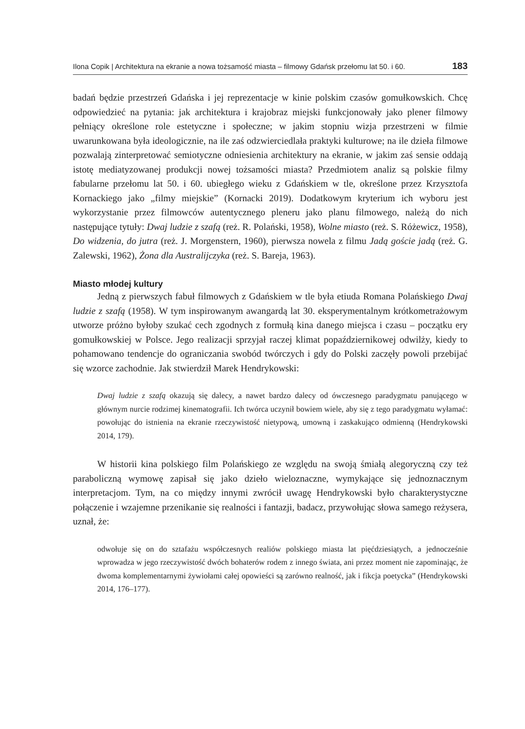Ilona Copik | Architektura na ekranie a nowa tożsamość miasta – filmowy Gdańsk przełomu lat 50. i 60. 183
badań będzie przestrzeń Gdańska i jej reprezentacje w kinie polskim czasów gomułkowskich. Chcę odpowiedzieć na pytania: jak architektura i krajobraz miejski funkcjonowały jako plener filmowy pełniący określone role estetyczne i społeczne; w jakim stopniu wizja przestrzeni w filmie uwarunkowana była ideologicznie, na ile zaś odzwierciedlała praktyki kulturowe; na ile dzieła filmowe pozwalają zinterpretować semiotyczne odniesienia architektury na ekranie, w jakim zaś sensie oddają istotę mediatyzowanej produkcji nowej tożsamości miasta? Przedmiotem analiz są polskie filmy fabularne przełomu lat 50. i 60. ubiegłego wieku z Gdańskiem w tle, określone przez Krzysztofa Kornackiego jako „filmy miejskie” (Kornacki 2019). Dodatkowym kryterium ich wyboru jest wykorzystanie przez filmowców autentycznego pleneru jako planu filmowego, należą do nich następujące tytuły: Dwaj ludzie z szafą (reż. R. Polański, 1958), Wolne miasto (reż. S. Różewicz, 1958), Do widzenia, do jutra (reż. J. Morgenstern, 1960), pierwsza nowela z filmu Jadą goście jadą (reż. G. Zalewski, 1962), Żona dla Australijczyka (reż. S. Bareja, 1963).
Miasto młodej kultury
Jedną z pierwszych fabuł filmowych z Gdańskiem w tle była etiuda Romana Polańskiego Dwaj ludzie z szafą (1958). W tym inspirowanym awangardą lat 30. eksperymentalnym krótkometrażowym utworze próżno byłoby szukać cech zgodnych z formułą kina danego miejsca i czasu – początku ery gomułkowskiej w Polsce. Jego realizacji sprzyjał raczej klimat popaździernikowej odwilży, kiedy to pohamowano tendencje do ograniczania swobód twórczych i gdy do Polski zaczęły powoli przebijać się wzorce zachodnie. Jak stwierdził Marek Hendrykowski:
Dwaj ludzie z szafą okazują się dalecy, a nawet bardzo dalecy od ówczesnego paradygmatu panującego w głównym nurcie rodzimej kinematografii. Ich twórca uczynił bowiem wiele, aby się z tego paradygmatu wyłamać: powołując do istnienia na ekranie rzeczywistość nietypową, umowną i zaskakująco odmienną (Hendrykowski 2014, 179).
W historii kina polskiego film Polańskiego ze względu na swoją śmiałą alegoryczną czy też paraboliczną wymowę zapisał się jako dzieło wieloznaczne, wymykające się jednoznacznym interpretacjom. Tym, na co między innymi zwrócił uwagę Hendrykowski było charakterystyczne połączenie i wzajemne przenikanie się realności i fantazji, badacz, przywołując słowa samego reżysera, uznał, że:
odwołuje się on do sztafażu współczesnych realiów polskiego miasta lat pięćdziesiątych, a jednocześnie wprowadza w jego rzeczywistość dwóch bohaterów rodem z innego świata, ani przez moment nie zapominając, że dwoma komplementarnymi żywiołami całej opowieści są zarówno realność, jak i fikcja poetycka” (Hendrykowski 2014, 176–177).